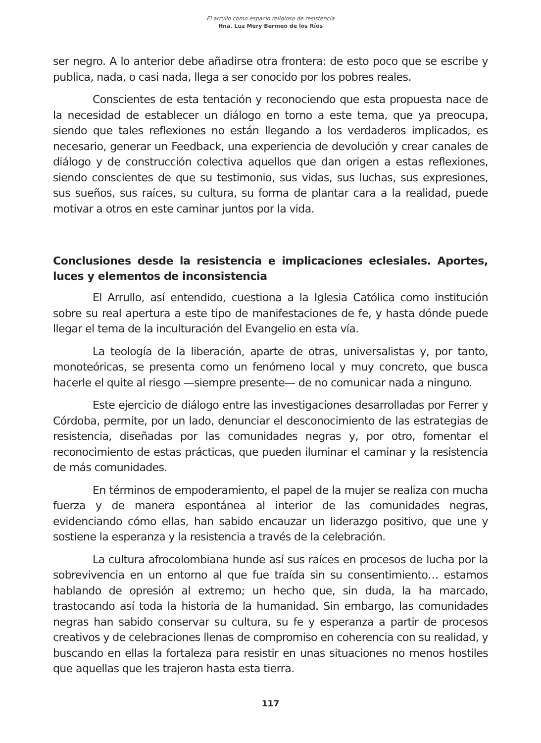El arrullo como espacio religioso de resistencia
Hna. Luz Mery Bermeo de los Ríos
ser negro. A lo anterior debe añadirse otra frontera: de esto poco que se escribe y publica, nada, o casi nada, llega a ser conocido por los pobres reales.
Conscientes de esta tentación y reconociendo que esta propuesta nace de la necesidad de establecer un diálogo en torno a este tema, que ya preocupa, siendo que tales reflexiones no están llegando a los verdaderos implicados, es necesario, generar un Feedback, una experiencia de devolución y crear canales de diálogo y de construcción colectiva aquellos que dan origen a estas reflexiones, siendo conscientes de que su testimonio, sus vidas, sus luchas, sus expresiones, sus sueños, sus raíces, su cultura, su forma de plantar cara a la realidad, puede motivar a otros en este caminar juntos por la vida.
Conclusiones desde la resistencia e implicaciones eclesiales. Aportes, luces y elementos de inconsistencia
El Arrullo, así entendido, cuestiona a la Iglesia Católica como institución sobre su real apertura a este tipo de manifestaciones de fe, y hasta dónde puede llegar el tema de la inculturación del Evangelio en esta vía.
La teología de la liberación, aparte de otras, universalistas y, por tanto, monoteóricas, se presenta como un fenómeno local y muy concreto, que busca hacerle el quite al riesgo —siempre presente— de no comunicar nada a ninguno.
Este ejercicio de diálogo entre las investigaciones desarrolladas por Ferrer y Córdoba, permite, por un lado, denunciar el desconocimiento de las estrategias de resistencia, diseñadas por las comunidades negras y, por otro, fomentar el reconocimiento de estas prácticas, que pueden iluminar el caminar y la resistencia de más comunidades.
En términos de empoderamiento, el papel de la mujer se realiza con mucha fuerza y de manera espontánea al interior de las comunidades negras, evidenciando cómo ellas, han sabido encauzar un liderazgo positivo, que une y sostiene la esperanza y la resistencia a través de la celebración.
La cultura afrocolombiana hunde así sus raíces en procesos de lucha por la sobrevivencia en un entorno al que fue traída sin su consentimiento… estamos hablando de opresión al extremo; un hecho que, sin duda, la ha marcado, trastocando así toda la historia de la humanidad. Sin embargo, las comunidades negras han sabido conservar su cultura, su fe y esperanza a partir de procesos creativos y de celebraciones llenas de compromiso en coherencia con su realidad, y buscando en ellas la fortaleza para resistir en unas situaciones no menos hostiles que aquellas que les trajeron hasta esta tierra.
117